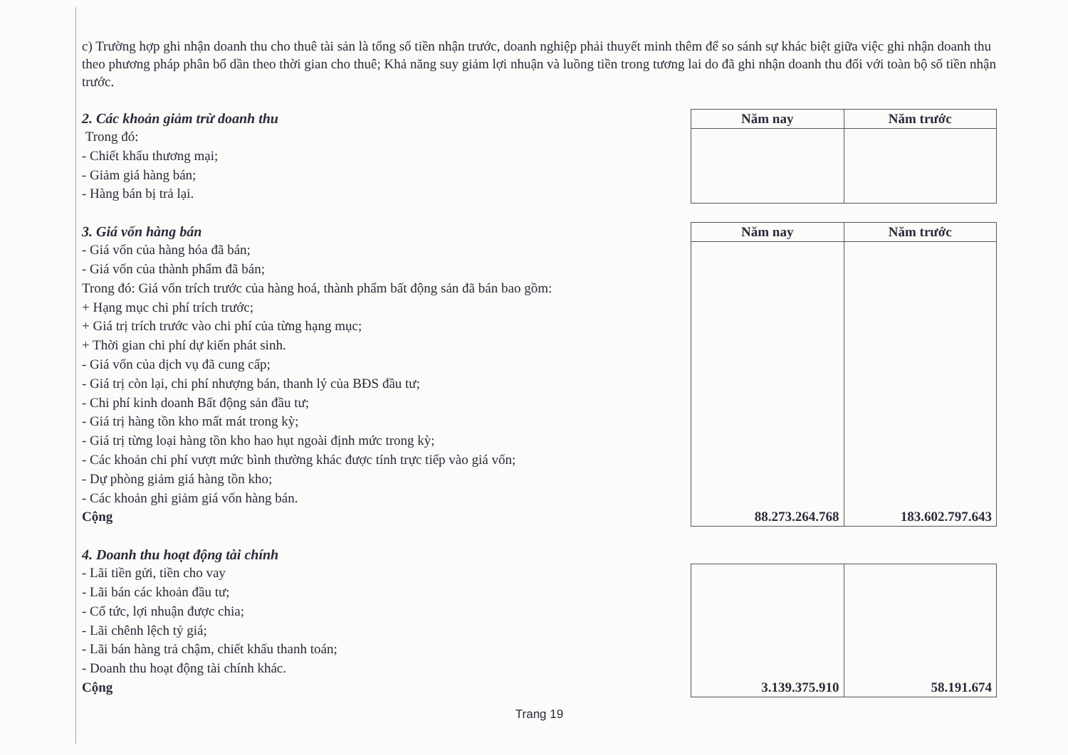c) Trường hợp ghi nhận doanh thu cho thuê tài sản là tổng số tiền nhận trước, doanh nghiệp phải thuyết minh thêm để so sánh sự khác biệt giữa việc ghi nhận doanh thu theo phương pháp phân bổ dần theo thời gian cho thuê; Khả năng suy giảm lợi nhuận và luồng tiền trong tương lai do đã ghi nhận doanh thu đối với toàn bộ số tiền nhận trước.
2. Các khoản giảm trừ doanh thu
Trong đó:
- Chiết khấu thương mại;
- Giảm giá hàng bán;
- Hàng bán bị trả lại.
| Năm nay | Năm trước |
| --- | --- |
3. Giá vốn hàng bán
- Giá vốn của hàng hóa đã bán;
- Giá vốn của thành phẩm đã bán;
Trong đó: Giá vốn trích trước của hàng hoá, thành phẩm bất động sản đã bán bao gồm:
+ Hạng mục chi phí trích trước;
+ Giá trị trích trước vào chi phí của từng hạng mục;
+ Thời gian chi phí dự kiến phát sinh.
- Giá vốn của dịch vụ đã cung cấp;
- Giá trị còn lại, chi phí nhượng bán, thanh lý của BĐS đầu tư;
- Chi phí kinh doanh Bất động sản đầu tư;
- Giá trị hàng tồn kho mất mát trong kỳ;
- Giá trị từng loại hàng tồn kho hao hụt ngoài định mức trong kỳ;
- Các khoản chi phí vượt mức bình thường khác được tính trực tiếp vào giá vốn;
- Dự phòng giảm giá hàng tồn kho;
- Các khoản ghi giảm giá vốn hàng bán.
Cộng
| Năm nay | Năm trước |
| --- | --- |
| 88.273.264.768 | 183.602.797.643 |
4. Doanh thu hoạt động tài chính
- Lãi tiền gửi, tiền cho vay
- Lãi bán các khoản đầu tư;
- Cổ tức, lợi nhuận được chia;
- Lãi chênh lệch tỷ giá;
- Lãi bán hàng trả chậm, chiết khấu thanh toán;
- Doanh thu hoạt động tài chính khác.
Cộng
| 3.139.375.910 | 58.191.674 |
Trang 19